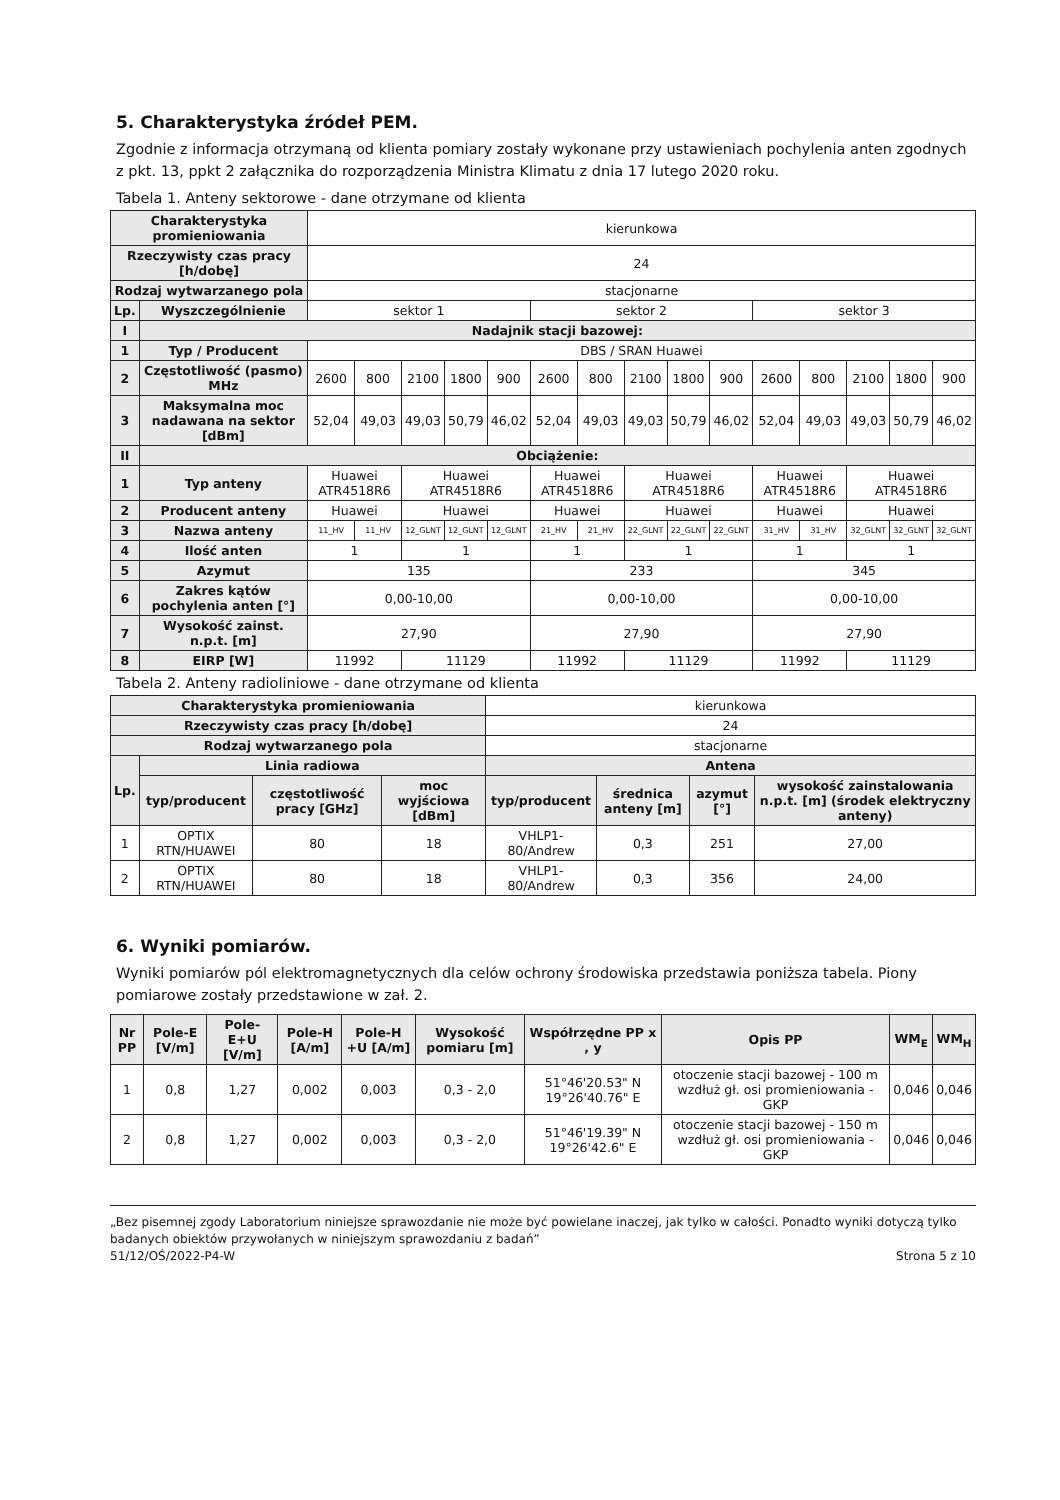5. Charakterystyka źródeł PEM.
Zgodnie z informacja otrzymaną od klienta pomiary zostały wykonane przy ustawieniach pochylenia anten zgodnych z pkt. 13, ppkt 2 załącznika do rozporządzenia Ministra Klimatu z dnia 17 lutego 2020 roku.
Tabela 1. Anteny sektorowe - dane otrzymane od klienta
| Charakterystyka promieniowania | | kierunkowa | | | | | | | | | | | | | | |
| Rzeczywisty czas pracy [h/dobę] | | 24 | | | | | | | | | | | | | | |
| Rodzaj wytwarzanego pola | | stacjonarne | | | | | | | | | | | | | | |
| Lp. | Wyszczególnienie | sektor 1 | | | | | sektor 2 | | | | | sektor 3 | | | | |
| I | Nadajnik stacji bazowej: | | | | | | | | | | | | | | | |
| 1 | Typ / Producent | DBS / SRAN Huawei | | | | | | | | | | | | | | |
| 2 | Częstotliwość (pasmo) MHz | 2600 | 800 | 2100 | 1800 | 900 | 2600 | 800 | 2100 | 1800 | 900 | 2600 | 800 | 2100 | 1800 | 900 |
| 3 | Maksymalna moc nadawana na sektor [dBm] | 52,04 | 49,03 | 49,03 | 50,79 | 46,02 | 52,04 | 49,03 | 49,03 | 50,79 | 46,02 | 52,04 | 49,03 | 49,03 | 50,79 | 46,02 |
| II | Obciążenie: | | | | | | | | | | | | | | | |
| 1 | Typ anteny | Huawei ATR4518R6 | | Huawei ATR4518R6 | | | Huawei ATR4518R6 | | Huawei ATR4518R6 | | | Huawei ATR4518R6 | | Huawei ATR4518R6 | | |
| 2 | Producent anteny | Huawei | | Huawei | | | Huawei | | Huawei | | | Huawei | | Huawei | | |
| 3 | Nazwa anteny | 11_HV | 11_HV | 12_GLNT | 12_GLNT | 12_GLNT | 21_HV | 21_HV | 22_GLNT | 22_GLNT | 22_GLNT | 31_HV | 31_HV | 32_GLNT | 32_GLNT | 32_GLNT |
| 4 | Ilość anten | 1 | | 1 | | | 1 | | 1 | | | 1 | | 1 | | |
| 5 | Azymut | 135 | | | | | 233 | | | | | 345 | | | | |
| 6 | Zakres kątów pochylenia anten [°] | 0,00-10,00 | | | | | 0,00-10,00 | | | | | 0,00-10,00 | | | | |
| 7 | Wysokość zainst. n.p.t. [m] | 27,90 | | | | | 27,90 | | | | | 27,90 | | | | |
| 8 | EIRP [W] | 11992 | | 11129 | | | 11992 | | 11129 | | | 11992 | | 11129 | | |
Tabela 2. Anteny radioliniowe - dane otrzymane od klienta
| Charakterystyka promieniowania | | | | kierunkowa | | | |
| Rzeczywisty czas pracy [h/dobę] | | | | 24 | | | |
| Rodzaj wytwarzanego pola | | | | stacjonarne | | | |
| Lp. | Linia radiowa | | | Antena | | | |
| | typ/producent | częstotliwość pracy [GHz] | moc wyjściowa [dBm] | typ/producent | średnica anteny [m] | azymut [°] | wysokość zainstalowania n.p.t. [m] (środek elektryczny anteny) |
| 1 | OPTIX RTN/HUAWEI | 80 | 18 | VHLP1-80/Andrew | 0,3 | 251 | 27,00 |
| 2 | OPTIX RTN/HUAWEI | 80 | 18 | VHLP1-80/Andrew | 0,3 | 356 | 24,00 |
6. Wyniki pomiarów.
Wyniki pomiarów pól elektromagnetycznych dla celów ochrony środowiska przedstawia poniższa tabela. Piony pomiarowe zostały przedstawione w zał. 2.
| Nr PP | Pole-E [V/m] | Pole-E+U [V/m] | Pole-H [A/m] | Pole-H +U [A/m] | Wysokość pomiaru [m] | Współrzędne PP x , y | Opis PP | WM<sub>E</sub> | WM<sub>H</sub> |
| --- | --- | --- | --- | --- | --- | --- | --- | --- | --- |
| 1 | 0,8 | 1,27 | 0,002 | 0,003 | 0,3 - 2,0 | 51°46'20.53" N 19°26'40.76" E | otoczenie stacji bazowej - 100 m wzdłuż gł. osi promieniowania - GKP | 0,046 | 0,046 |
| 2 | 0,8 | 1,27 | 0,002 | 0,003 | 0,3 - 2,0 | 51°46'19.39" N 19°26'42.6" E | otoczenie stacji bazowej - 150 m wzdłuż gł. osi promieniowania - GKP | 0,046 | 0,046 |
„Bez pisemnej zgody Laboratorium niniejsze sprawozdanie nie może być powielane inaczej, jak tylko w całości. Ponadto wyniki dotyczą tylko badanych obiektów przywołanych w niniejszym sprawozdaniu z badań”
51/12/OŚ/2022-P4-W Strona 5 z 10